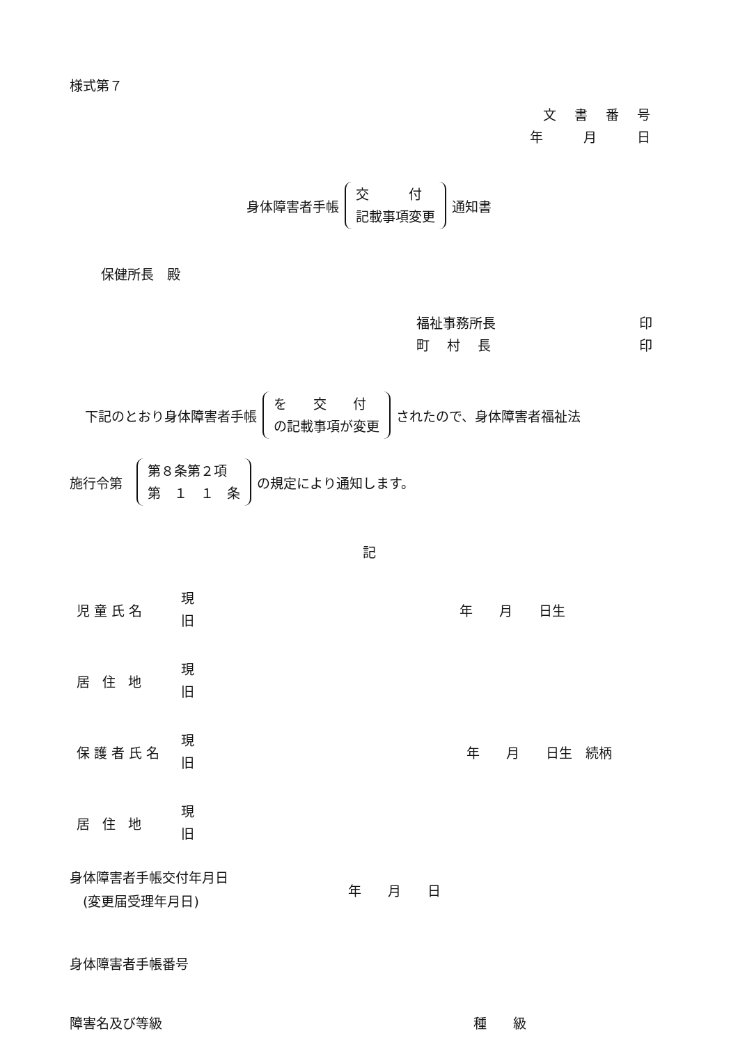様式第７
文書番号
年 月 日
身体障害者手帳 交　　　付 記載事項変更 通知書
保健所長　殿
福祉事務所長 印
町　 村　 長 印
下記のとおり身体障害者手帳 を　　交　　付 の記載事項が変更 されたので、身体障害者福祉法
施行令第 第８条第２項 第　１　１　条 の規定により通知します。
記
児童氏名 現
旧 年　　月　　日生
居 住 地 現
旧
保護者氏名 現
旧 年　　月　　日生　続柄
居 住 地 現
旧
身体障害者手帳交付年月日
　(変更届受理年月日) 年　　月　　日
身体障害者手帳番号
障害名及び等級 種　　級